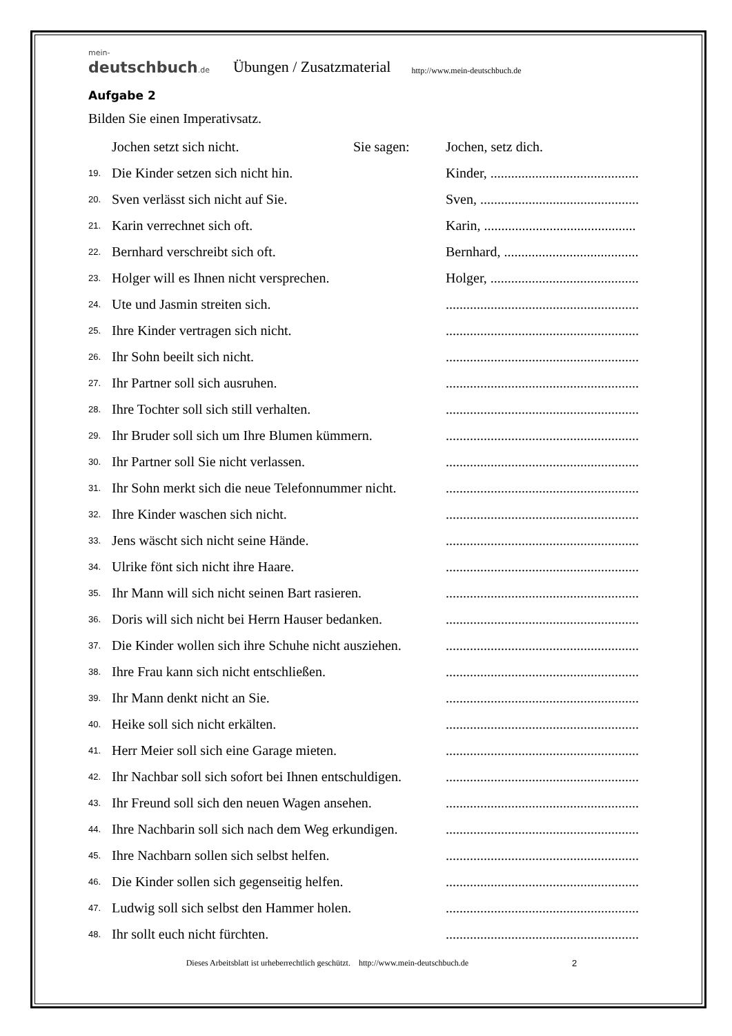mein-deutschbuch.de Übungen / Zusatzmaterial http://www.mein-deutschbuch.de
Aufgabe 2
Bilden Sie einen Imperativsatz.
Jochen setzt sich nicht. Sie sagen: Jochen, setz dich.
19. Die Kinder setzen sich nicht hin. Kinder, ...........................................
20. Sven verlässt sich nicht auf Sie. Sven, ..............................................
21. Karin verrechnet sich oft. Karin, ............................................
22. Bernhard verschreibt sich oft. Bernhard, .......................................
23. Holger will es Ihnen nicht versprechen. Holger, ...........................................
24. Ute und Jasmin streiten sich.........................................................
25. Ihre Kinder vertragen sich nicht.........................................................
26. Ihr Sohn beeilt sich nicht.........................................................
27. Ihr Partner soll sich ausruhen.........................................................
28. Ihre Tochter soll sich still verhalten.........................................................
29. Ihr Bruder soll sich um Ihre Blumen kümmern.........................................................
30. Ihr Partner soll Sie nicht verlassen.........................................................
31. Ihr Sohn merkt sich die neue Telefonnummer nicht.........................................................
32. Ihre Kinder waschen sich nicht.........................................................
33. Jens wäscht sich nicht seine Hände.........................................................
34. Ulrike fönt sich nicht ihre Haare.........................................................
35. Ihr Mann will sich nicht seinen Bart rasieren.........................................................
36. Doris will sich nicht bei Herrn Hauser bedanken.........................................................
37. Die Kinder wollen sich ihre Schuhe nicht ausziehen.........................................................
38. Ihre Frau kann sich nicht entschließen.........................................................
39. Ihr Mann denkt nicht an Sie.........................................................
40. Heike soll sich nicht erkälten.........................................................
41. Herr Meier soll sich eine Garage mieten.........................................................
42. Ihr Nachbar soll sich sofort bei Ihnen entschuldigen.........................................................
43. Ihr Freund soll sich den neuen Wagen ansehen.........................................................
44. Ihre Nachbarin soll sich nach dem Weg erkundigen.........................................................
45. Ihre Nachbarn sollen sich selbst helfen.........................................................
46. Die Kinder sollen sich gegenseitig helfen.........................................................
47. Ludwig soll sich selbst den Hammer holen.........................................................
48. Ihr sollt euch nicht fürchten.........................................................
Dieses Arbeitsblatt ist urheberrechtlich geschützt. http://www.mein-deutschbuch.de 2